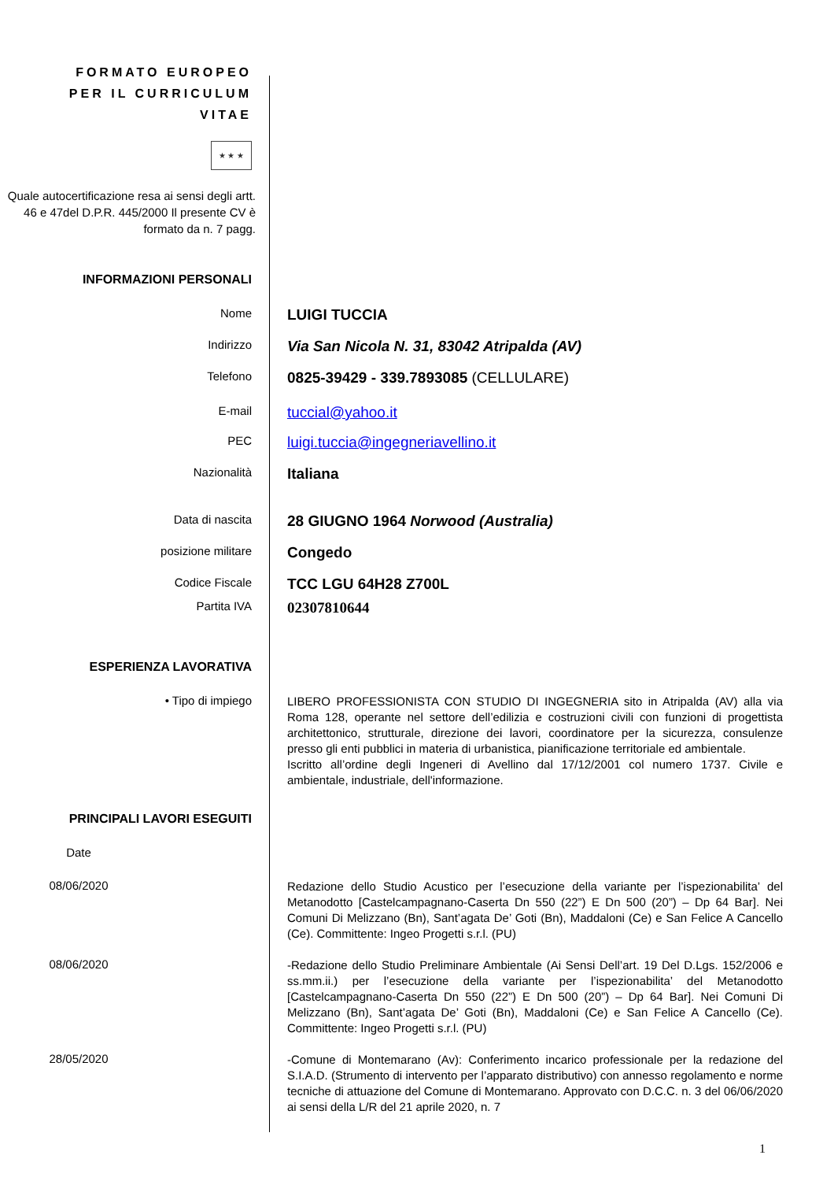FORMATO EUROPEO
PER IL CURRICULUM
VITAE
★ ★ ★
Quale autocertificazione resa ai sensi degli artt. 46 e 47del D.P.R. 445/2000 Il presente CV è formato da n. 7 pagg.
INFORMAZIONI PERSONALI
Nome
LUIGI TUCCIA
Indirizzo
Via San Nicola N. 31, 83042 Atripalda (AV)
Telefono
0825-39429 - 339.7893085 (CELLULARE)
E-mail
tuccial@yahoo.it
PEC
luigi.tuccia@ingegneriavellino.it
Nazionalità
Italiana
Data di nascita
28 GIUGNO 1964 Norwood (Australia)
posizione militare
Congedo
Codice Fiscale
TCC LGU 64H28 Z700L
Partita IVA
02307810644
ESPERIENZA LAVORATIVA
• Tipo di impiego
LIBERO PROFESSIONISTA CON STUDIO DI INGEGNERIA sito in Atripalda (AV) alla via Roma 128, operante nel settore dell’edilizia e costruzioni civili con funzioni di progettista architettonico, strutturale, direzione dei lavori, coordinatore per la sicurezza, consulenze presso gli enti pubblici in materia di urbanistica, pianificazione territoriale ed ambientale.
Iscritto all’ordine degli Ingeneri di Avellino dal 17/12/2001 col numero 1737. Civile e ambientale, industriale, dell'informazione.
PRINCIPALI LAVORI ESEGUITI
Date
08/06/2020
Redazione dello Studio Acustico per l’esecuzione della variante per l’ispezionabilita’ del Metanodotto [Castelcampagnano-Caserta Dn 550 (22”) E Dn 500 (20”) – Dp 64 Bar]. Nei Comuni Di Melizzano (Bn), Sant’agata De’ Goti (Bn), Maddaloni (Ce) e San Felice A Cancello (Ce). Committente: Ingeo Progetti s.r.l. (PU)
08/06/2020
-Redazione dello Studio Preliminare Ambientale (Ai Sensi Dell’art. 19 Del D.Lgs. 152/2006 e ss.mm.ii.) per l’esecuzione della variante per l’ispezionabilita’ del Metanodotto [Castelcampagnano-Caserta Dn 550 (22”) E Dn 500 (20”) – Dp 64 Bar]. Nei Comuni Di Melizzano (Bn), Sant’agata De’ Goti (Bn), Maddaloni (Ce) e San Felice A Cancello (Ce). Committente: Ingeo Progetti s.r.l. (PU)
28/05/2020
-Comune di Montemarano (Av): Conferimento incarico professionale per la redazione del S.I.A.D. (Strumento di intervento per l’apparato distributivo) con annesso regolamento e norme tecniche di attuazione del Comune di Montemarano. Approvato con D.C.C. n. 3 del 06/06/2020 ai sensi della L/R del 21 aprile 2020, n. 7
1